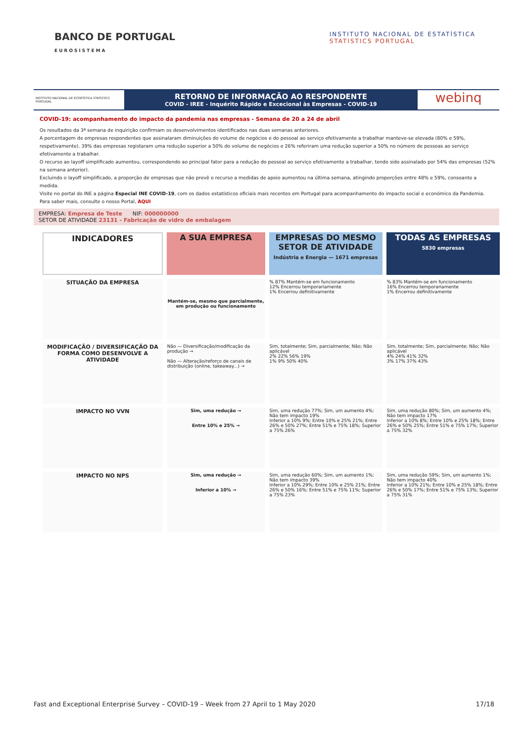BANCO DE PORTUGAL
EUROSISTEMA
INSTITUTO NACIONAL DE ESTATÍSTICA
STATISTICS PORTUGAL
INSTITUTO NACIONAL DE ESTATÍSTICA STATISTICS PORTUGAL
RETORNO DE INFORMAÇÃO AO RESPONDENTE
COVID - IREE - Inquérito Rápido e Excecional às Empresas - COVID-19
webinq
COVID-19: acompanhamento do impacto da pandemia nas empresas - Semana de 20 a 24 de abril
Os resultados da 3ª semana de inquirição confirmam os desenvolvimentos identificados nas duas semanas anteriores.
A percentagem de empresas respondentes que assinalaram diminuições do volume de negócios e do pessoal ao serviço efetivamente a trabalhar manteve-se elevada (80% e 59%, respetivamente). 39% das empresas registaram uma redução superior a 50% do volume de negócios e 26% referiram uma redução superior a 50% no número de pessoas ao serviço efetivamente a trabalhar.
O recurso ao layoff simplificado aumentou, correspondendo ao principal fator para a redução do pessoal ao serviço efetivamente a trabalhar, tendo sido assinalado por 54% das empresas (52% na semana anterior).
Excluindo o layoff simplificado, a proporção de empresas que não prevê o recurso a medidas de apoio aumentou na última semana, atingindo proporções entre 48% e 59%, consoante a medida.
Visite no portal do INE a página Especial INE COVID-19, com os dados estatísticos oficiais mais recentes em Portugal para acompanhamento do impacto social e económico da Pandemia.
Para saber mais, consulte o nosso Portal, AQUI
EMPRESA: Empresa de Teste NIF: 000000000
SETOR DE ATIVIDADE 23131 - Fabricação de vidro de embalagem
| INDICADORES | A SUA EMPRESA | EMPRESAS DO MESMO SETOR DE ATIVIDADE Indústria e Energia — 1671 empresas | TODAS AS EMPRESAS 5830 empresas |
| --- | --- | --- | --- |
| SITUAÇÃO DA EMPRESA | Mantém-se, mesmo que parcialmente, em produção ou funcionamento | % 87% Mantém-se em funcionamento 12% Encerrou temporariamente 1% Encerrou definitivamente | % 83% Mantém-se em funcionamento 16% Encerrou temporariamente 1% Encerrou definitivamente |
| MODIFICAÇÃO / DIVERSIFICAÇÃO DA FORMA COMO DESENVOLVE A ATIVIDADE | Não — Diversificação/modificação da produção → Não — Alteração/reforço de canais de distribuição (online, takeaway...) → | Sim, totalmente; Sim, parcialmente; Não; Não aplicável 2% 22% 56% 19% 1% 9% 50% 40% | Sim, totalmente; Sim, parcialmente; Não; Não aplicável 4% 24% 41% 32% 3% 17% 37% 43% |
| IMPACTO NO VVN | Sim, uma redução → Entre 10% e 25% → | Sim, uma redução 77%; Sim, um aumento 4%; Não tem impacto 19% Inferior a 10% 9%; Entre 10% e 25% 21%; Entre 26% e 50% 27%; Entre 51% e 75% 18%; Superior a 75% 26% | Sim, uma redução 80%; Sim, um aumento 4%; Não tem impacto 17% Inferior a 10% 8%; Entre 10% e 25% 18%; Entre 26% e 50% 25%; Entre 51% e 75% 17%; Superior a 75% 32% |
| IMPACTO NO NPS | Sim, uma redução → Inferior a 10% → | Sim, uma redução 60%; Sim, um aumento 1%; Não tem impacto 39% Inferior a 10% 29%; Entre 10% e 25% 21%; Entre 26% e 50% 16%; Entre 51% e 75% 11%; Superior a 75% 23% | Sim, uma redução 59%; Sim, um aumento 1%; Não tem impacto 40% Inferior a 10% 21%; Entre 10% e 25% 18%; Entre 26% e 50% 17%; Entre 51% e 75% 13%; Superior a 75% 31% |
Fast and Exceptional Enterprise Survey – COVID-19 – Week from 27 April to 1 May 2020 17/18